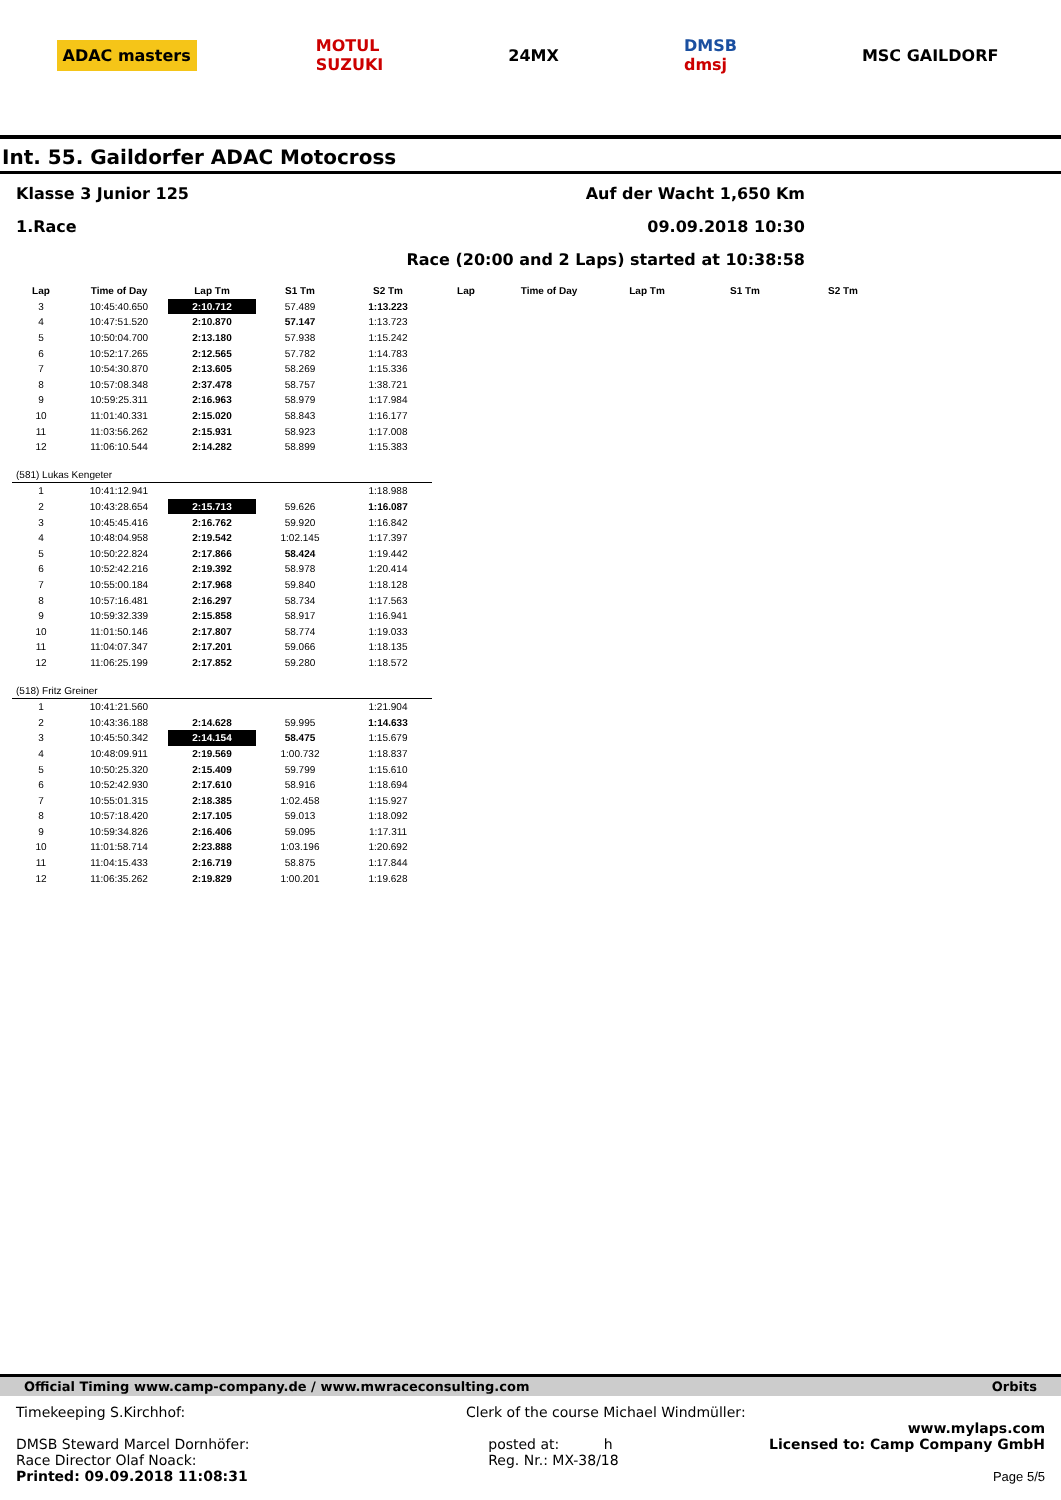ADAC masters
MOTUL
SUZUKI
24MX
DMSB
dmsj
MSC GAILDORF
Int. 55. Gaildorfer ADAC Motocross
Klasse 3 Junior 125 Auf der Wacht 1,650 Km
1.Race 09.09.2018 10:30
Race (20:00 and 2 Laps) started at 10:38:58
| Lap | Time of Day | Lap Tm | S1 Tm | S2 Tm | Lap | Time of Day | Lap Tm | S1 Tm | S2 Tm |
| --- | --- | --- | --- | --- | --- | --- | --- | --- | --- |
| 3 | 10:45:40.650 | 2:10.712 | 57.489 | 1:13.223 | | | | | |
| 4 | 10:47:51.520 | 2:10.870 | 57.147 | 1:13.723 | | | | | |
| 5 | 10:50:04.700 | 2:13.180 | 57.938 | 1:15.242 | | | | | |
| 6 | 10:52:17.265 | 2:12.565 | 57.782 | 1:14.783 | | | | | |
| 7 | 10:54:30.870 | 2:13.605 | 58.269 | 1:15.336 | | | | | |
| 8 | 10:57:08.348 | 2:37.478 | 58.757 | 1:38.721 | | | | | |
| 9 | 10:59:25.311 | 2:16.963 | 58.979 | 1:17.984 | | | | | |
| 10 | 11:01:40.331 | 2:15.020 | 58.843 | 1:16.177 | | | | | |
| 11 | 11:03:56.262 | 2:15.931 | 58.923 | 1:17.008 | | | | | |
| 12 | 11:06:10.544 | 2:14.282 | 58.899 | 1:15.383 | | | | | |
| (581) Lukas Kengeter | | | | | | | | | |
| 1 | 10:41:12.941 | | | 1:18.988 | | | | | |
| 2 | 10:43:28.654 | 2:15.713 | 59.626 | 1:16.087 | | | | | |
| 3 | 10:45:45.416 | 2:16.762 | 59.920 | 1:16.842 | | | | | |
| 4 | 10:48:04.958 | 2:19.542 | 1:02.145 | 1:17.397 | | | | | |
| 5 | 10:50:22.824 | 2:17.866 | 58.424 | 1:19.442 | | | | | |
| 6 | 10:52:42.216 | 2:19.392 | 58.978 | 1:20.414 | | | | | |
| 7 | 10:55:00.184 | 2:17.968 | 59.840 | 1:18.128 | | | | | |
| 8 | 10:57:16.481 | 2:16.297 | 58.734 | 1:17.563 | | | | | |
| 9 | 10:59:32.339 | 2:15.858 | 58.917 | 1:16.941 | | | | | |
| 10 | 11:01:50.146 | 2:17.807 | 58.774 | 1:19.033 | | | | | |
| 11 | 11:04:07.347 | 2:17.201 | 59.066 | 1:18.135 | | | | | |
| 12 | 11:06:25.199 | 2:17.852 | 59.280 | 1:18.572 | | | | | |
| (518) Fritz Greiner | | | | | | | | | |
| 1 | 10:41:21.560 | | | 1:21.904 | | | | | |
| 2 | 10:43:36.188 | 2:14.628 | 59.995 | 1:14.633 | | | | | |
| 3 | 10:45:50.342 | 2:14.154 | 58.475 | 1:15.679 | | | | | |
| 4 | 10:48:09.911 | 2:19.569 | 1:00.732 | 1:18.837 | | | | | |
| 5 | 10:50:25.320 | 2:15.409 | 59.799 | 1:15.610 | | | | | |
| 6 | 10:52:42.930 | 2:17.610 | 58.916 | 1:18.694 | | | | | |
| 7 | 10:55:01.315 | 2:18.385 | 1:02.458 | 1:15.927 | | | | | |
| 8 | 10:57:18.420 | 2:17.105 | 59.013 | 1:18.092 | | | | | |
| 9 | 10:59:34.826 | 2:16.406 | 59.095 | 1:17.311 | | | | | |
| 10 | 11:01:58.714 | 2:23.888 | 1:03.196 | 1:20.692 | | | | | |
| 11 | 11:04:15.433 | 2:16.719 | 58.875 | 1:17.844 | | | | | |
| 12 | 11:06:35.262 | 2:19.829 | 1:00.201 | 1:19.628 | | | | | |
Official Timing www.camp-company.de / www.mwraceconsulting.com Orbits
Timekeeping S.Kirchhof:
DMSB Steward Marcel Dornhöfer:
Race Director Olaf Noack:
Printed: 09.09.2018 11:08:31
Clerk of the course Michael Windmüller:
posted at: h
Reg. Nr.: MX-38/18
www.mylaps.com
Licensed to: Camp Company GmbH
Page 5/5